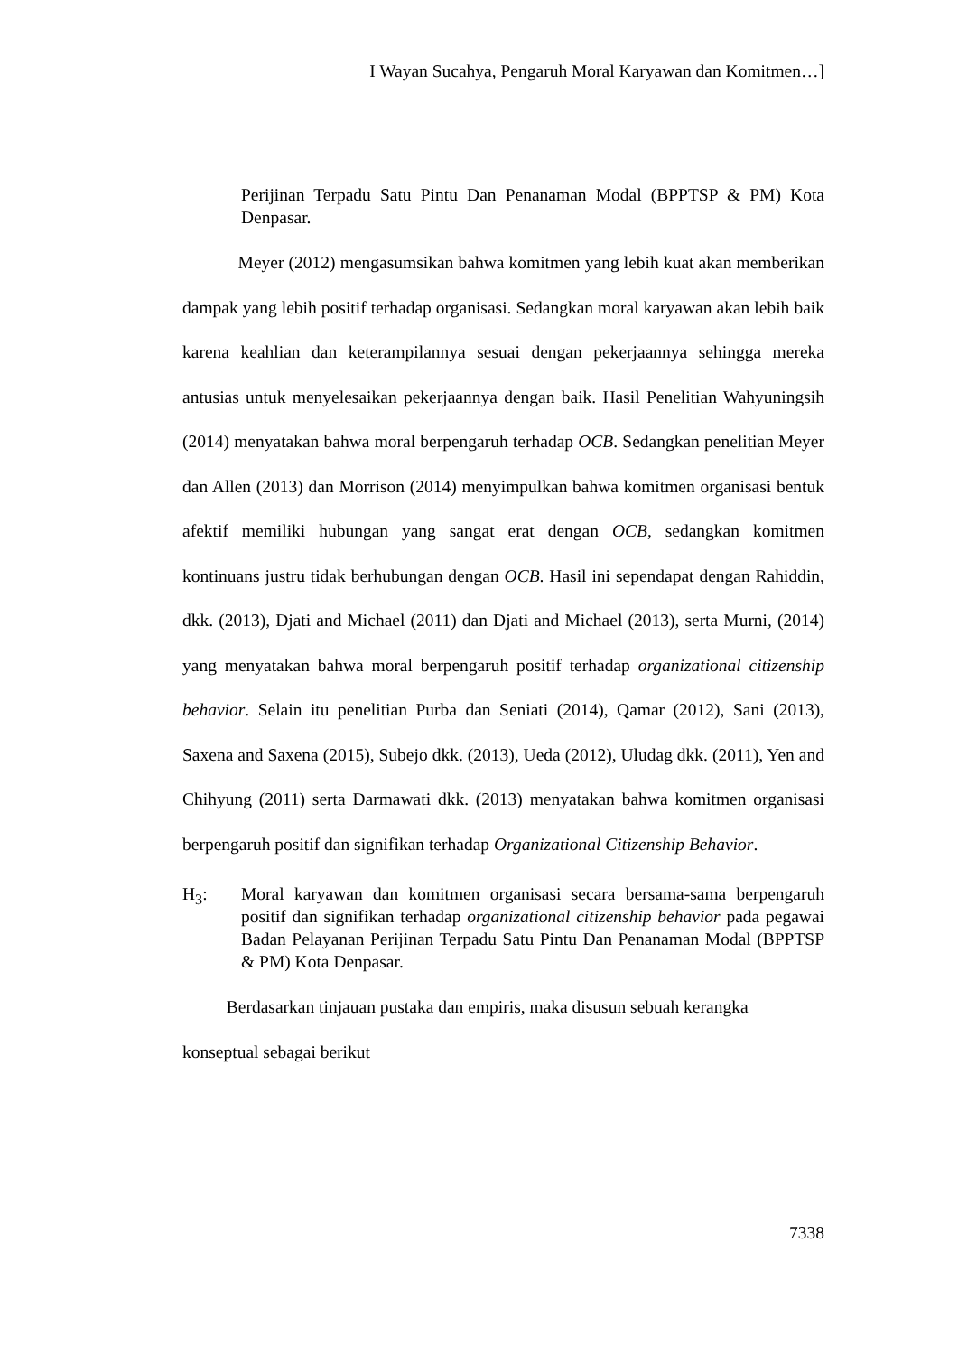I Wayan Sucahya, Pengaruh Moral Karyawan dan Komitmen…]
Perijinan Terpadu Satu Pintu Dan Penanaman Modal (BPPTSP & PM) Kota Denpasar.
Meyer (2012) mengasumsikan bahwa komitmen yang lebih kuat akan memberikan dampak yang lebih positif terhadap organisasi. Sedangkan moral karyawan akan lebih baik karena keahlian dan keterampilannya sesuai dengan pekerjaannya sehingga mereka antusias untuk menyelesaikan pekerjaannya dengan baik. Hasil Penelitian Wahyuningsih (2014) menyatakan bahwa moral berpengaruh terhadap OCB. Sedangkan penelitian Meyer dan Allen (2013) dan Morrison (2014) menyimpulkan bahwa komitmen organisasi bentuk afektif memiliki hubungan yang sangat erat dengan OCB, sedangkan komitmen kontinuans justru tidak berhubungan dengan OCB. Hasil ini sependapat dengan Rahiddin, dkk. (2013), Djati and Michael (2011) dan Djati and Michael (2013), serta Murni, (2014) yang menyatakan bahwa moral berpengaruh positif terhadap organizational citizenship behavior. Selain itu penelitian Purba dan Seniati (2014), Qamar (2012), Sani (2013), Saxena and Saxena (2015), Subejo dkk. (2013), Ueda (2012), Uludag dkk. (2011), Yen and Chihyung (2011) serta Darmawati dkk. (2013) menyatakan bahwa komitmen organisasi berpengaruh positif dan signifikan terhadap Organizational Citizenship Behavior.
H<sub>3</sub>: Moral karyawan dan komitmen organisasi secara bersama-sama berpengaruh positif dan signifikan terhadap organizational citizenship behavior pada pegawai Badan Pelayanan Perijinan Terpadu Satu Pintu Dan Penanaman Modal (BPPTSP & PM) Kota Denpasar.
Berdasarkan tinjauan pustaka dan empiris, maka disusun sebuah kerangka
konseptual sebagai berikut
7338